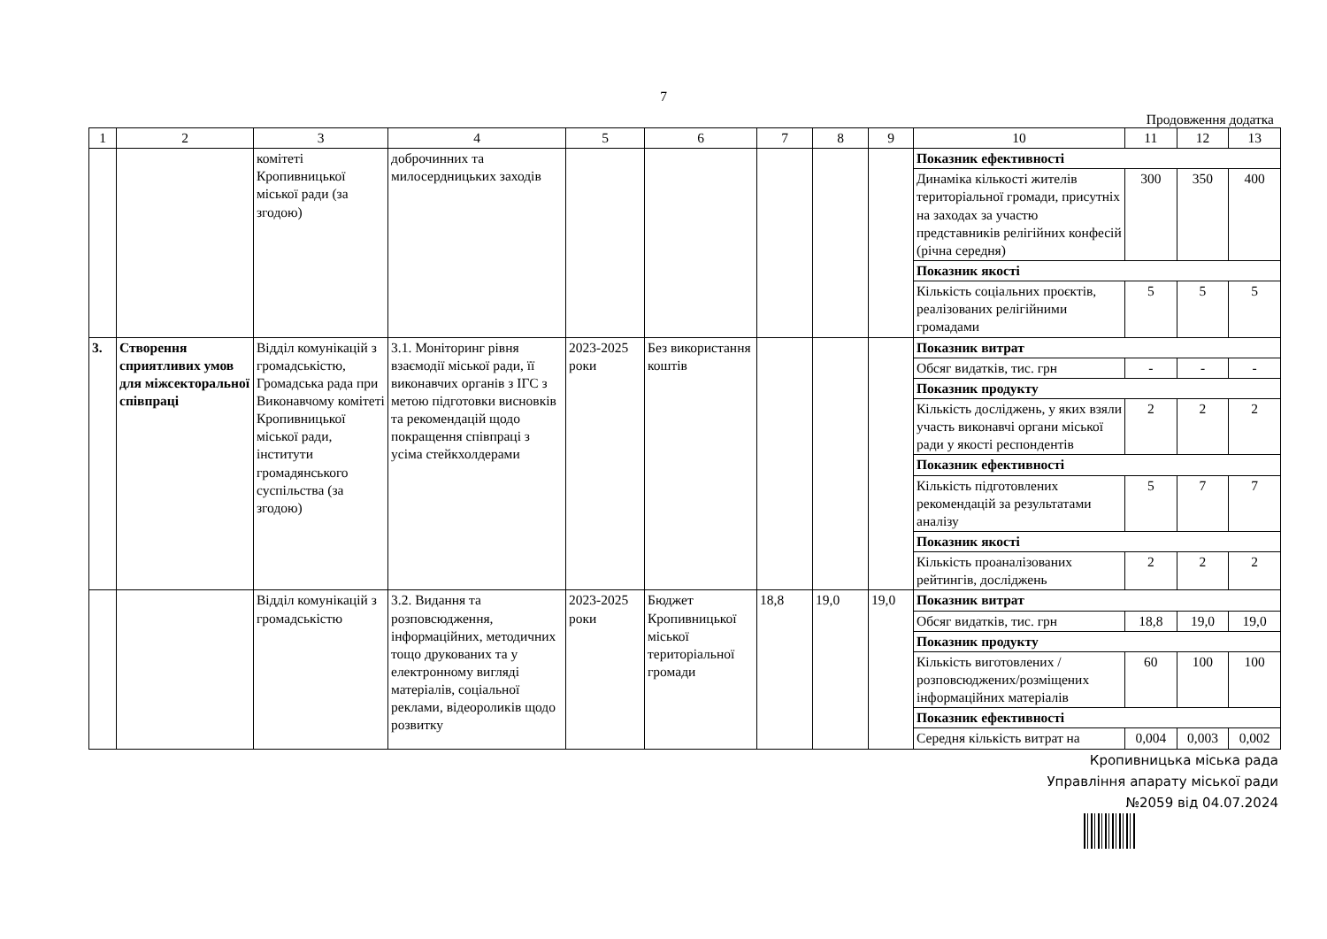7
Продовження додатка
| 1 | 2 | 3 | 4 | 5 | 6 | 7 | 8 | 9 | 10 | 11 | 12 | 13 |
| --- | --- | --- | --- | --- | --- | --- | --- | --- | --- | --- | --- | --- |
| | | комітеті Кропивницької міської ради (за згодою) | доброчинних та милосердницьких заходів | | | | | | Показник ефективності | | | |
| | | | | | | | | | Динаміка кількості жителів територіальної громади, присутніх на заходах за участю представників релігійних конфесій (річна середня) | 300 | 350 | 400 |
| | | | | | | | | | Показник якості | | | |
| | | | | | | | | | Кількість соціальних проєктів, реалізованих релігійними громадами | 5 | 5 | 5 |
| 3. | Створення сприятливих умов для міжсекторальної співпраці | Відділ комунікацій з громадськістю, Громадська рада при Виконавчому комітеті Кропивницької міської ради, інститути громадянського суспільства (за згодою) | 3.1. Моніторинг рівня взаємодії міської ради, її виконавчих органів з ІГС з метою підготовки висновків та рекомендацій щодо покращення співпраці з усіма стейкхолдерами | 2023-2025 роки | Без використання коштів | | | | Показник витрат | | | |
| | | | | | | | | | Обсяг видатків, тис. грн | - | - | - |
| | | | | | | | | | Показник продукту | | | |
| | | | | | | | | | Кількість досліджень, у яких взяли участь виконавчі органи міської ради у якості респондентів | 2 | 2 | 2 |
| | | | | | | | | | Показник ефективності | | | |
| | | | | | | | | | Кількість підготовлених рекомендацій за результатами аналізу | 5 | 7 | 7 |
| | | | | | | | | | Показник якості | | | |
| | | | | | | | | | Кількість проаналізованих рейтингів, досліджень | 2 | 2 | 2 |
| | | Відділ комунікацій з громадськістю | 3.2. Видання та розповсюдження, інформаційних, методичних тощо друкованих та у електронному вигляді матеріалів, соціальної реклами, відеороликів щодо розвитку | 2023-2025 роки | Бюджет Кропивницької міської територіальної громади | 18,8 | 19,0 | 19,0 | Показник витрат | | | |
| | | | | | | | | | Обсяг видатків, тис. грн | 18,8 | 19,0 | 19,0 |
| | | | | | | | | | Показник продукту | | | |
| | | | | | | | | | Кількість виготовлених /розповсюджених/розміщених інформаційних матеріалів | 60 | 100 | 100 |
| | | | | | | | | | Показник ефективності | | | |
| | | | | | | | | | Середня кількість витрат на | 0,004 | 0,003 | 0,002 |
Кропивницька міська рада
Управління апарату міської ради
№2059 від 04.07.2024